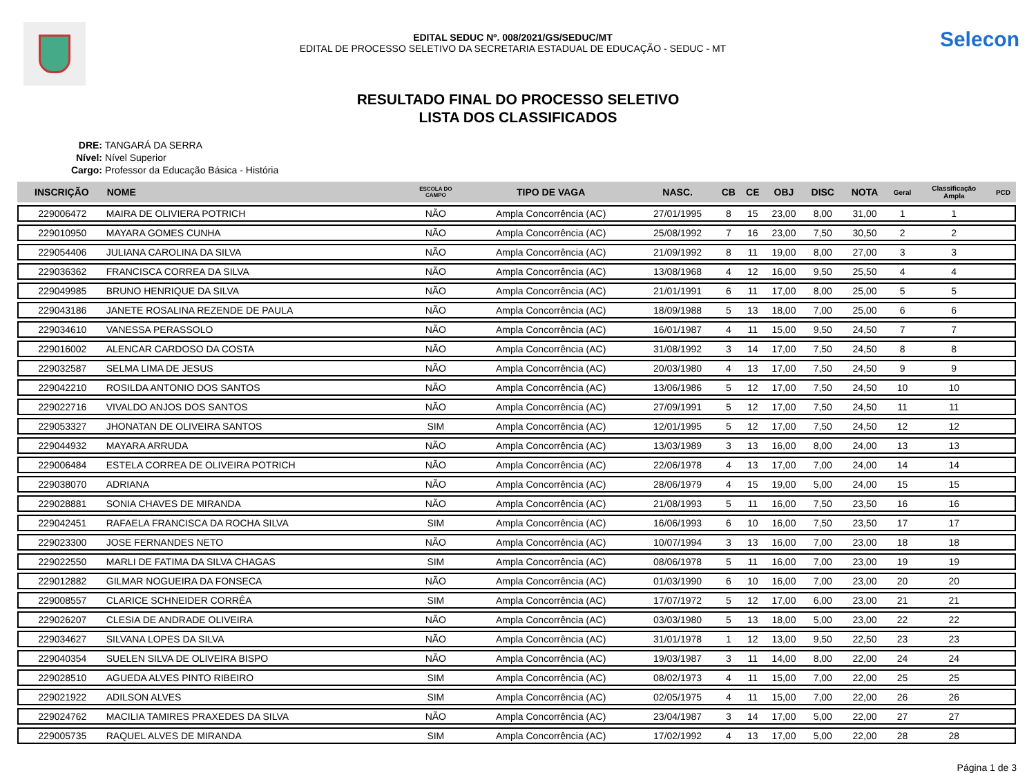EDITAL SEDUC Nº. 008/2021/GS/SEDUC/MT
EDITAL DE PROCESSO SELETIVO DA SECRETARIA ESTADUAL DE EDUCAÇÃO - SEDUC - MT
Selecon
RESULTADO FINAL DO PROCESSO SELETIVO
LISTA DOS CLASSIFICADOS
DRE: TANGARÁ DA SERRA
Nível: Nível Superior
Cargo: Professor da Educação Básica - História
| INSCRIÇÃO | NOME | ESCOLA DO CAMPO | TIPO DE VAGA | NASC. | CB | CE | OBJ | DISC | NOTA | Geral | Classificação Ampla | PCD |
| --- | --- | --- | --- | --- | --- | --- | --- | --- | --- | --- | --- | --- |
| 229006472 | MAIRA DE OLIVIERA POTRICH | NÃO | Ampla Concorrência (AC) | 27/01/1995 | 8 | 15 | 23,00 | 8,00 | 31,00 | 1 | 1 | |
| 229010950 | MAYARA GOMES CUNHA | NÃO | Ampla Concorrência (AC) | 25/08/1992 | 7 | 16 | 23,00 | 7,50 | 30,50 | 2 | 2 | |
| 229054406 | JULIANA CAROLINA DA SILVA | NÃO | Ampla Concorrência (AC) | 21/09/1992 | 8 | 11 | 19,00 | 8,00 | 27,00 | 3 | 3 | |
| 229036362 | FRANCISCA CORREA DA SILVA | NÃO | Ampla Concorrência (AC) | 13/08/1968 | 4 | 12 | 16,00 | 9,50 | 25,50 | 4 | 4 | |
| 229049985 | BRUNO HENRIQUE DA SILVA | NÃO | Ampla Concorrência (AC) | 21/01/1991 | 6 | 11 | 17,00 | 8,00 | 25,00 | 5 | 5 | |
| 229043186 | JANETE ROSALINA REZENDE DE PAULA | NÃO | Ampla Concorrência (AC) | 18/09/1988 | 5 | 13 | 18,00 | 7,00 | 25,00 | 6 | 6 | |
| 229034610 | VANESSA PERASSOLO | NÃO | Ampla Concorrência (AC) | 16/01/1987 | 4 | 11 | 15,00 | 9,50 | 24,50 | 7 | 7 | |
| 229016002 | ALENCAR CARDOSO DA COSTA | NÃO | Ampla Concorrência (AC) | 31/08/1992 | 3 | 14 | 17,00 | 7,50 | 24,50 | 8 | 8 | |
| 229032587 | SELMA LIMA DE JESUS | NÃO | Ampla Concorrência (AC) | 20/03/1980 | 4 | 13 | 17,00 | 7,50 | 24,50 | 9 | 9 | |
| 229042210 | ROSILDA ANTONIO DOS SANTOS | NÃO | Ampla Concorrência (AC) | 13/06/1986 | 5 | 12 | 17,00 | 7,50 | 24,50 | 10 | 10 | |
| 229022716 | VIVALDO ANJOS DOS SANTOS | NÃO | Ampla Concorrência (AC) | 27/09/1991 | 5 | 12 | 17,00 | 7,50 | 24,50 | 11 | 11 | |
| 229053327 | JHONATAN DE OLIVEIRA SANTOS | SIM | Ampla Concorrência (AC) | 12/01/1995 | 5 | 12 | 17,00 | 7,50 | 24,50 | 12 | 12 | |
| 229044932 | MAYARA ARRUDA | NÃO | Ampla Concorrência (AC) | 13/03/1989 | 3 | 13 | 16,00 | 8,00 | 24,00 | 13 | 13 | |
| 229006484 | ESTELA CORREA DE OLIVEIRA POTRICH | NÃO | Ampla Concorrência (AC) | 22/06/1978 | 4 | 13 | 17,00 | 7,00 | 24,00 | 14 | 14 | |
| 229038070 | ADRIANA | NÃO | Ampla Concorrência (AC) | 28/06/1979 | 4 | 15 | 19,00 | 5,00 | 24,00 | 15 | 15 | |
| 229028881 | SONIA CHAVES DE MIRANDA | NÃO | Ampla Concorrência (AC) | 21/08/1993 | 5 | 11 | 16,00 | 7,50 | 23,50 | 16 | 16 | |
| 229042451 | RAFAELA FRANCISCA DA ROCHA SILVA | SIM | Ampla Concorrência (AC) | 16/06/1993 | 6 | 10 | 16,00 | 7,50 | 23,50 | 17 | 17 | |
| 229023300 | JOSE FERNANDES NETO | NÃO | Ampla Concorrência (AC) | 10/07/1994 | 3 | 13 | 16,00 | 7,00 | 23,00 | 18 | 18 | |
| 229022550 | MARLI DE FATIMA DA SILVA CHAGAS | SIM | Ampla Concorrência (AC) | 08/06/1978 | 5 | 11 | 16,00 | 7,00 | 23,00 | 19 | 19 | |
| 229012882 | GILMAR NOGUEIRA DA FONSECA | NÃO | Ampla Concorrência (AC) | 01/03/1990 | 6 | 10 | 16,00 | 7,00 | 23,00 | 20 | 20 | |
| 229008557 | CLARICE SCHNEIDER CORRÊA | SIM | Ampla Concorrência (AC) | 17/07/1972 | 5 | 12 | 17,00 | 6,00 | 23,00 | 21 | 21 | |
| 229026207 | CLESIA DE ANDRADE OLIVEIRA | NÃO | Ampla Concorrência (AC) | 03/03/1980 | 5 | 13 | 18,00 | 5,00 | 23,00 | 22 | 22 | |
| 229034627 | SILVANA LOPES DA SILVA | NÃO | Ampla Concorrência (AC) | 31/01/1978 | 1 | 12 | 13,00 | 9,50 | 22,50 | 23 | 23 | |
| 229040354 | SUELEN SILVA DE OLIVEIRA BISPO | NÃO | Ampla Concorrência (AC) | 19/03/1987 | 3 | 11 | 14,00 | 8,00 | 22,00 | 24 | 24 | |
| 229028510 | AGUEDA ALVES PINTO RIBEIRO | SIM | Ampla Concorrência (AC) | 08/02/1973 | 4 | 11 | 15,00 | 7,00 | 22,00 | 25 | 25 | |
| 229021922 | ADILSON ALVES | SIM | Ampla Concorrência (AC) | 02/05/1975 | 4 | 11 | 15,00 | 7,00 | 22,00 | 26 | 26 | |
| 229024762 | MACILIA TAMIRES PRAXEDES DA SILVA | NÃO | Ampla Concorrência (AC) | 23/04/1987 | 3 | 14 | 17,00 | 5,00 | 22,00 | 27 | 27 | |
| 229005735 | RAQUEL ALVES DE MIRANDA | SIM | Ampla Concorrência (AC) | 17/02/1992 | 4 | 13 | 17,00 | 5,00 | 22,00 | 28 | 28 | |
Página 1 de 3